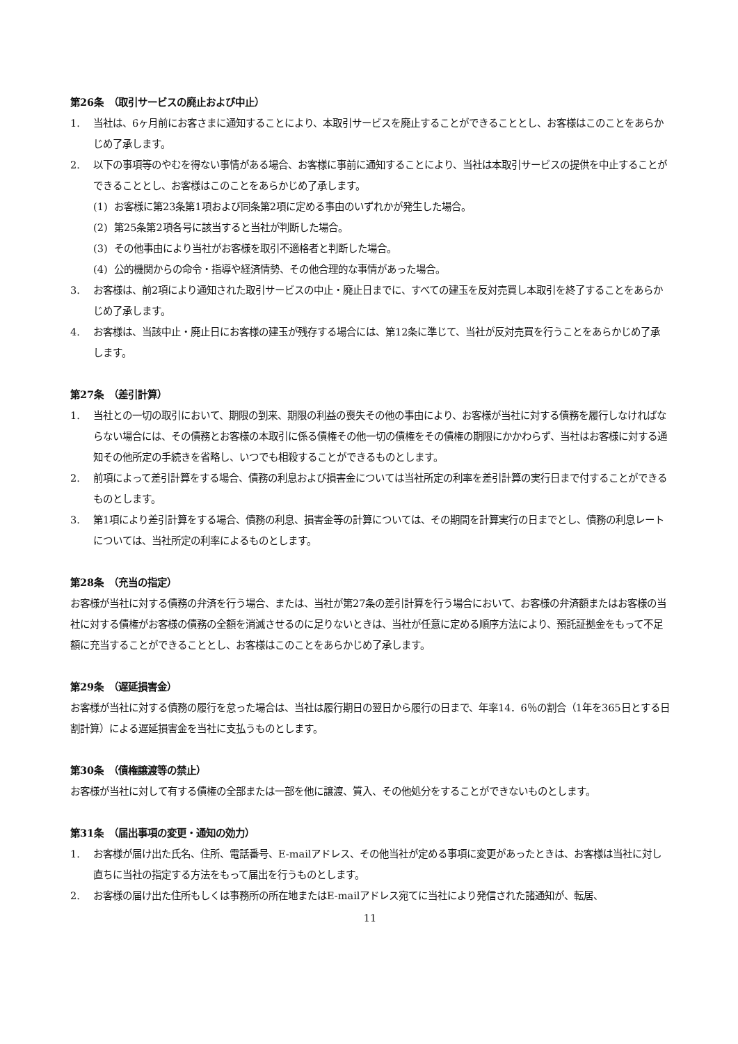第26条　（取引サービスの廃止および中止）
1. 当社は、6ヶ月前にお客さまに通知することにより、本取引サービスを廃止することができることとし、お客様はこのことをあらかじめ了承します。
2. 以下の事項等のやむを得ない事情がある場合、お客様に事前に通知することにより、当社は本取引サービスの提供を中止することができることとし、お客様はこのことをあらかじめ了承します。
(1) お客様に第23条第1項および同条第2項に定める事由のいずれかが発生した場合。
(2) 第25条第2項各号に該当すると当社が判断した場合。
(3) その他事由により当社がお客様を取引不適格者と判断した場合。
(4) 公的機関からの命令・指導や経済情勢、その他合理的な事情があった場合。
3. お客様は、前2項により通知された取引サービスの中止・廃止日までに、すべての建玉を反対売買し本取引を終了することをあらかじめ了承します。
4. お客様は、当該中止・廃止日にお客様の建玉が残存する場合には、第12条に準じて、当社が反対売買を行うことをあらかじめ了承します。
第27条　（差引計算）
1. 当社との一切の取引において、期限の到来、期限の利益の喪失その他の事由により、お客様が当社に対する債務を履行しなければならない場合には、その債務とお客様の本取引に係る債権その他一切の債権をその債権の期限にかかわらず、当社はお客様に対する通知その他所定の手続きを省略し、いつでも相殺することができるものとします。
2. 前項によって差引計算をする場合、債務の利息および損害金については当社所定の利率を差引計算の実行日まで付することができるものとします。
3. 第1項により差引計算をする場合、債務の利息、損害金等の計算については、その期間を計算実行の日までとし、債務の利息レートについては、当社所定の利率によるものとします。
第28条　（充当の指定）
お客様が当社に対する債務の弁済を行う場合、または、当社が第27条の差引計算を行う場合において、お客様の弁済額またはお客様の当社に対する債権がお客様の債務の全額を消滅させるのに足りないときは、当社が任意に定める順序方法により、預託証拠金をもって不足額に充当することができることとし、お客様はこのことをあらかじめ了承します。
第29条　（遅延損害金）
お客様が当社に対する債務の履行を怠った場合は、当社は履行期日の翌日から履行の日まで、年率14．6％の割合（1年を365日とする日割計算）による遅延損害金を当社に支払うものとします。
第30条　（債権譲渡等の禁止）
お客様が当社に対して有する債権の全部または一部を他に譲渡、質入、その他処分をすることができないものとします。
第31条　（届出事項の変更・通知の効力）
1. お客様が届け出た氏名、住所、電話番号、E-mailアドレス、その他当社が定める事項に変更があったときは、お客様は当社に対し直ちに当社の指定する方法をもって届出を行うものとします。
2. お客様の届け出た住所もしくは事務所の所在地またはE-mailアドレス宛てに当社により発信された諸通知が、転居、
11